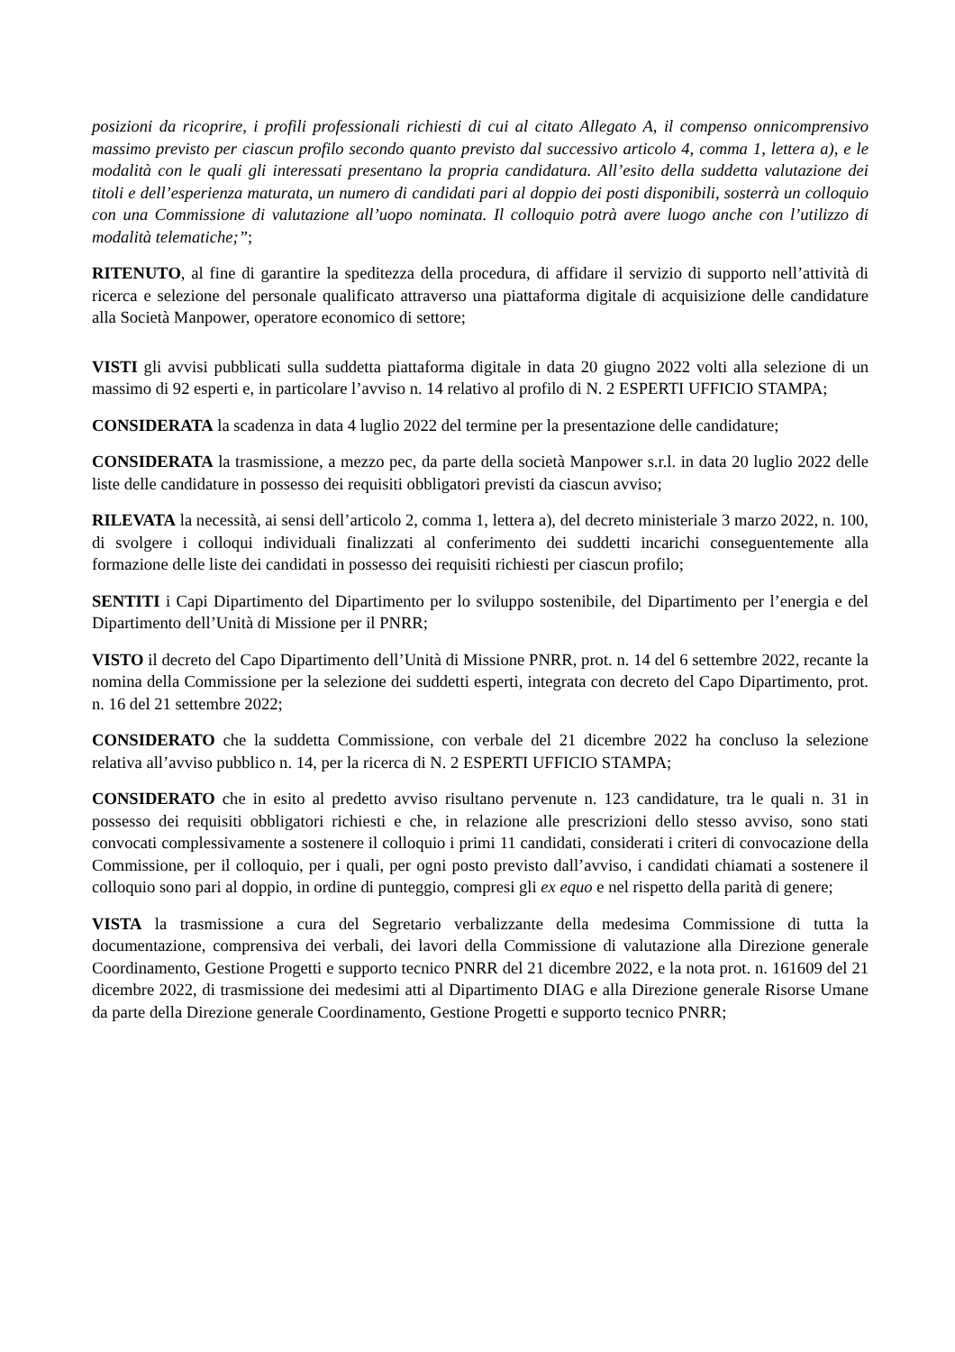posizioni da ricoprire, i profili professionali richiesti di cui al citato Allegato A, il compenso onnicomprensivo massimo previsto per ciascun profilo secondo quanto previsto dal successivo articolo 4, comma 1, lettera a), e le modalità con le quali gli interessati presentano la propria candidatura. All’esito della suddetta valutazione dei titoli e dell’esperienza maturata, un numero di candidati pari al doppio dei posti disponibili, sosterrà un colloquio con una Commissione di valutazione all’uopo nominata. Il colloquio potrà avere luogo anche con l’utilizzo di modalità telematiche;”;
RITENUTO, al fine di garantire la speditezza della procedura, di affidare il servizio di supporto nell’attività di ricerca e selezione del personale qualificato attraverso una piattaforma digitale di acquisizione delle candidature alla Società Manpower, operatore economico di settore;
VISTI gli avvisi pubblicati sulla suddetta piattaforma digitale in data 20 giugno 2022 volti alla selezione di un massimo di 92 esperti e, in particolare l’avviso n. 14 relativo al profilo di N. 2 ESPERTI UFFICIO STAMPA;
CONSIDERATA la scadenza in data 4 luglio 2022 del termine per la presentazione delle candidature;
CONSIDERATA la trasmissione, a mezzo pec, da parte della società Manpower s.r.l. in data 20 luglio 2022 delle liste delle candidature in possesso dei requisiti obbligatori previsti da ciascun avviso;
RILEVATA la necessità, ai sensi dell’articolo 2, comma 1, lettera a), del decreto ministeriale 3 marzo 2022, n. 100, di svolgere i colloqui individuali finalizzati al conferimento dei suddetti incarichi conseguentemente alla formazione delle liste dei candidati in possesso dei requisiti richiesti per ciascun profilo;
SENTITI i Capi Dipartimento del Dipartimento per lo sviluppo sostenibile, del Dipartimento per l’energia e del Dipartimento dell’Unità di Missione per il PNRR;
VISTO il decreto del Capo Dipartimento dell’Unità di Missione PNRR, prot. n. 14 del 6 settembre 2022, recante la nomina della Commissione per la selezione dei suddetti esperti, integrata con decreto del Capo Dipartimento, prot. n. 16 del 21 settembre 2022;
CONSIDERATO che la suddetta Commissione, con verbale del 21 dicembre 2022 ha concluso la selezione relativa all’avviso pubblico n. 14, per la ricerca di N. 2 ESPERTI UFFICIO STAMPA;
CONSIDERATO che in esito al predetto avviso risultano pervenute n. 123 candidature, tra le quali n. 31 in possesso dei requisiti obbligatori richiesti e che, in relazione alle prescrizioni dello stesso avviso, sono stati convocati complessivamente a sostenere il colloquio i primi 11 candidati, considerati i criteri di convocazione della Commissione, per il colloquio, per i quali, per ogni posto previsto dall’avviso, i candidati chiamati a sostenere il colloquio sono pari al doppio, in ordine di punteggio, compresi gli ex equo e nel rispetto della parità di genere;
VISTA la trasmissione a cura del Segretario verbalizzante della medesima Commissione di tutta la documentazione, comprensiva dei verbali, dei lavori della Commissione di valutazione alla Direzione generale Coordinamento, Gestione Progetti e supporto tecnico PNRR del 21 dicembre 2022, e la nota prot. n. 161609 del 21 dicembre 2022, di trasmissione dei medesimi atti al Dipartimento DIAG e alla Direzione generale Risorse Umane da parte della Direzione generale Coordinamento, Gestione Progetti e supporto tecnico PNRR;